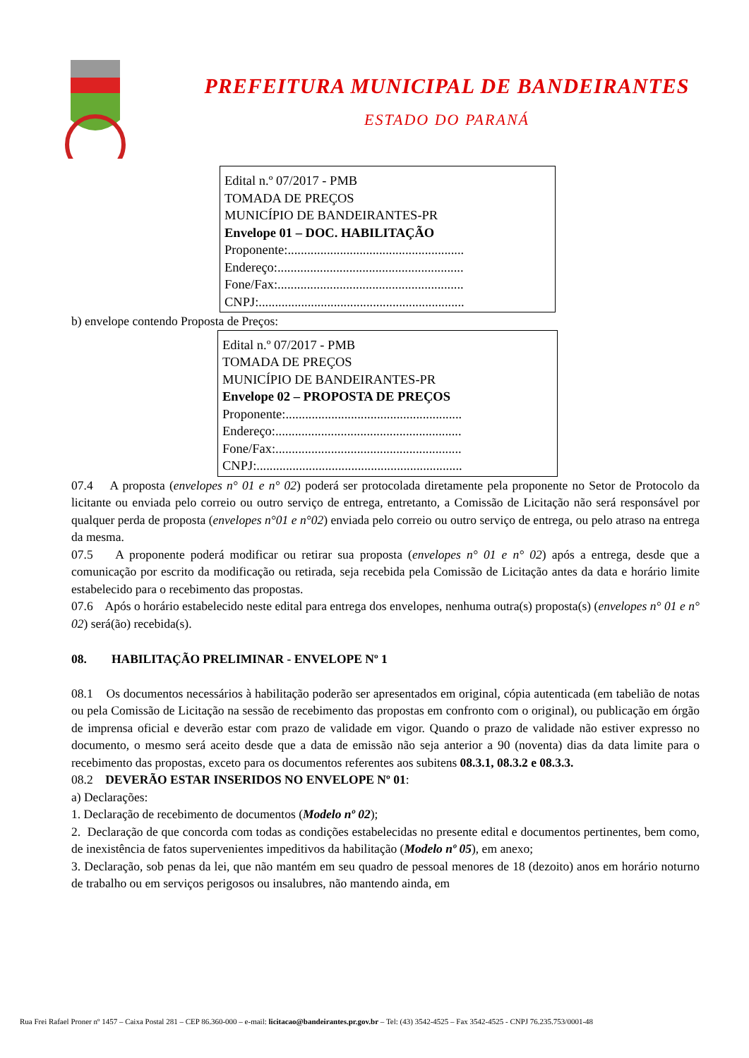PREFEITURA MUNICIPAL DE BANDEIRANTES
ESTADO DO PARANÁ
Edital n.º 07/2017 - PMB
TOMADA DE PREÇOS
MUNICÍPIO DE BANDEIRANTES-PR
Envelope 01 – DOC. HABILITAÇÃO
Proponente:......................................................
Endereço:.........................................................
Fone/Fax:.........................................................
CNPJ:...............................................................
b) envelope contendo Proposta de Preços:
Edital n.º 07/2017 - PMB
TOMADA DE PREÇOS
MUNICÍPIO DE BANDEIRANTES-PR
Envelope 02 – PROPOSTA DE PREÇOS
Proponente:......................................................
Endereço:.........................................................
Fone/Fax:.........................................................
CNPJ:...............................................................
07.4 A proposta (envelopes n° 01 e n° 02) poderá ser protocolada diretamente pela proponente no Setor de Protocolo da licitante ou enviada pelo correio ou outro serviço de entrega, entretanto, a Comissão de Licitação não será responsável por qualquer perda de proposta (envelopes n°01 e n°02) enviada pelo correio ou outro serviço de entrega, ou pelo atraso na entrega da mesma.
07.5 A proponente poderá modificar ou retirar sua proposta (envelopes n° 01 e n° 02) após a entrega, desde que a comunicação por escrito da modificação ou retirada, seja recebida pela Comissão de Licitação antes da data e horário limite estabelecido para o recebimento das propostas.
07.6 Após o horário estabelecido neste edital para entrega dos envelopes, nenhuma outra(s) proposta(s) (envelopes n° 01 e n° 02) será(ão) recebida(s).
08. HABILITAÇÃO PRELIMINAR - ENVELOPE Nº 1
08.1 Os documentos necessários à habilitação poderão ser apresentados em original, cópia autenticada (em tabelião de notas ou pela Comissão de Licitação na sessão de recebimento das propostas em confronto com o original), ou publicação em órgão de imprensa oficial e deverão estar com prazo de validade em vigor. Quando o prazo de validade não estiver expresso no documento, o mesmo será aceito desde que a data de emissão não seja anterior a 90 (noventa) dias da data limite para o recebimento das propostas, exceto para os documentos referentes aos subitens 08.3.1, 08.3.2 e 08.3.3.
08.2 DEVERÃO ESTAR INSERIDOS NO ENVELOPE Nº 01:
a) Declarações:
1. Declaração de recebimento de documentos (Modelo nº 02);
2. Declaração de que concorda com todas as condições estabelecidas no presente edital e documentos pertinentes, bem como, de inexistência de fatos supervenientes impeditivos da habilitação (Modelo nº 05), em anexo;
3. Declaração, sob penas da lei, que não mantém em seu quadro de pessoal menores de 18 (dezoito) anos em horário noturno de trabalho ou em serviços perigosos ou insalubres, não mantendo ainda, em
Rua Frei Rafael Proner nº 1457 – Caixa Postal 281 – CEP 86.360-000 – e-mail: licitacao@bandeirantes.pr.gov.br – Tel: (43) 3542-4525 – Fax 3542-4525 - CNPJ 76.235.753/0001-48